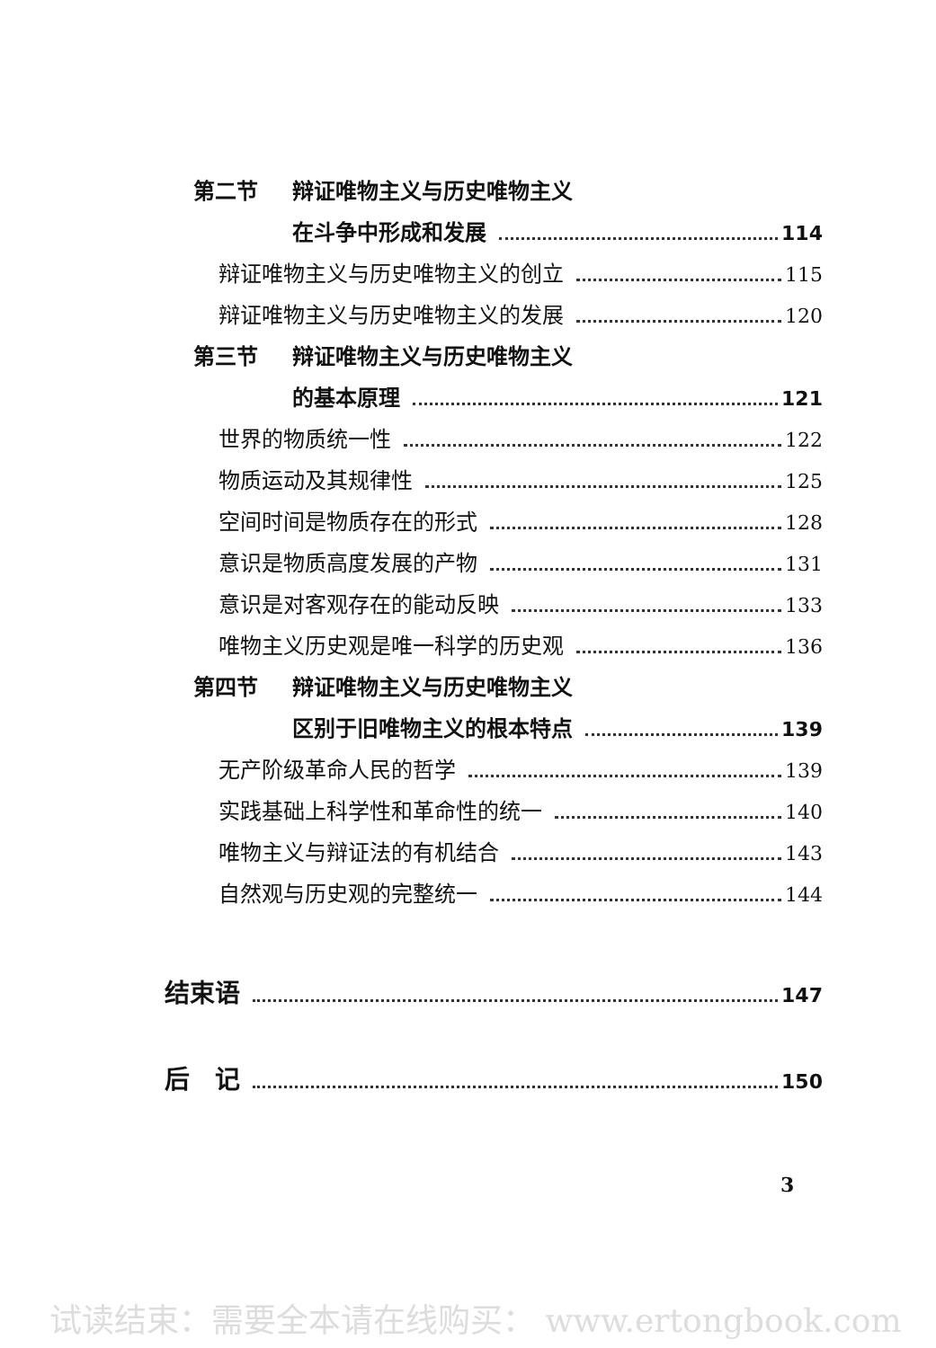第二节 辩证唯物主义与历史唯物主义
在斗争中形成和发展 114
辩证唯物主义与历史唯物主义的创立 115
辩证唯物主义与历史唯物主义的发展 120
第三节 辩证唯物主义与历史唯物主义
的基本原理 121
世界的物质统一性 122
物质运动及其规律性 125
空间时间是物质存在的形式 128
意识是物质高度发展的产物 131
意识是对客观存在的能动反映 133
唯物主义历史观是唯一科学的历史观 136
第四节 辩证唯物主义与历史唯物主义
区别于旧唯物主义的根本特点 139
无产阶级革命人民的哲学 139
实践基础上科学性和革命性的统一 140
唯物主义与辩证法的有机结合 143
自然观与历史观的完整统一 144
结束语 147
后　记 150
3
试读结束：需要全本请在线购买： www.ertongbook.com